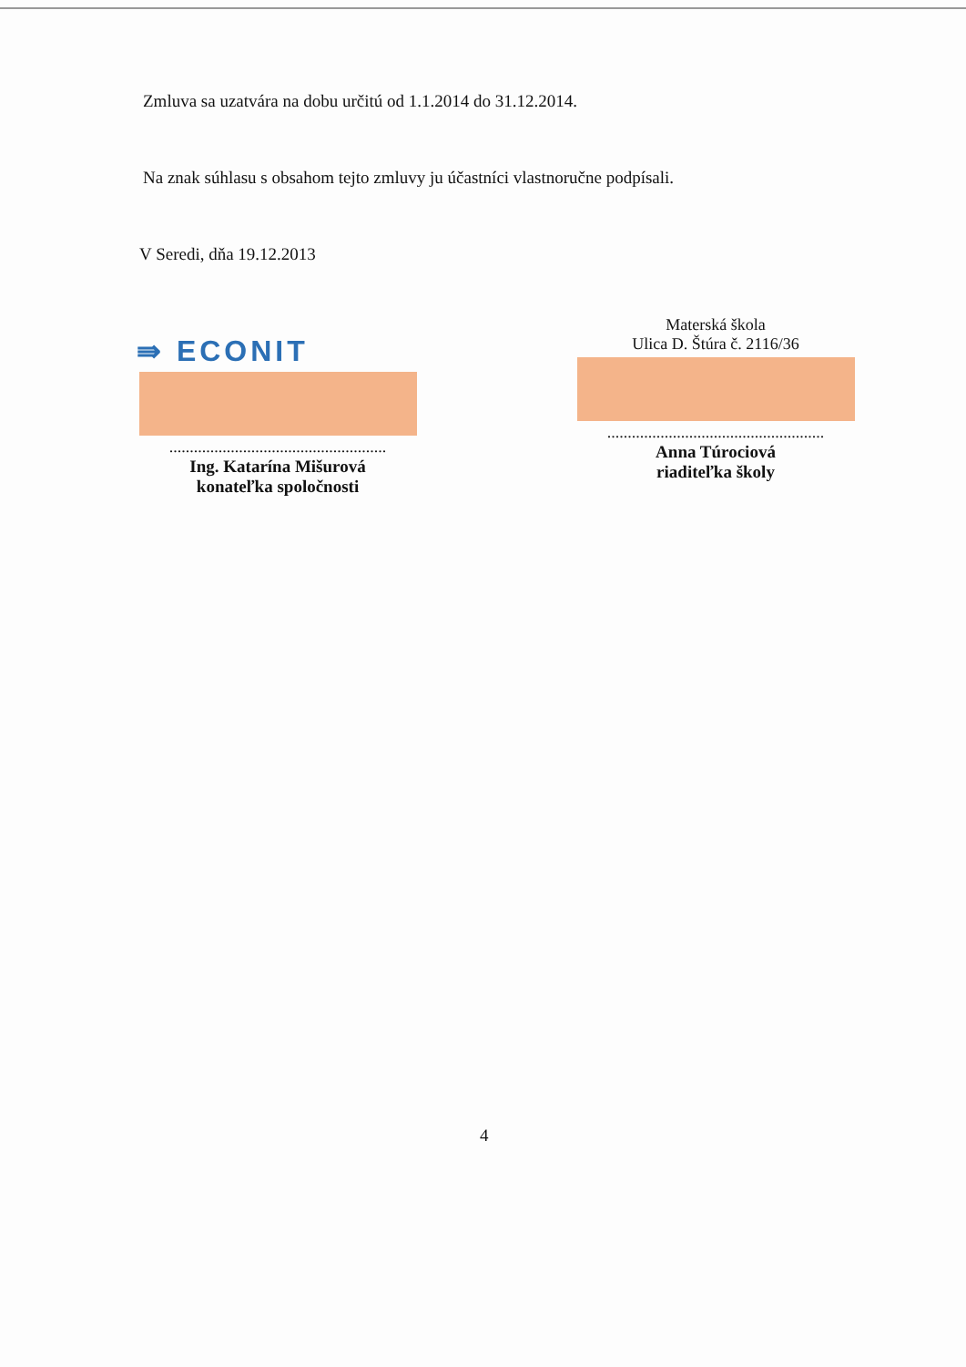Zmluva sa uzatvára na dobu určitú od 1.1.2014 do 31.12.2014.
Na znak súhlasu s obsahom tejto zmluvy ju účastníci vlastnoručne podpísali.
V Seredi, dňa 19.12.2013
⇛ ECONIT
.....................................................
Ing. Katarína Mišurová
konateľka spoločnosti
Materská škola
Ulica D. Štúra č. 2116/36
.....................................................
Anna Túrociová
riaditeľka školy
4